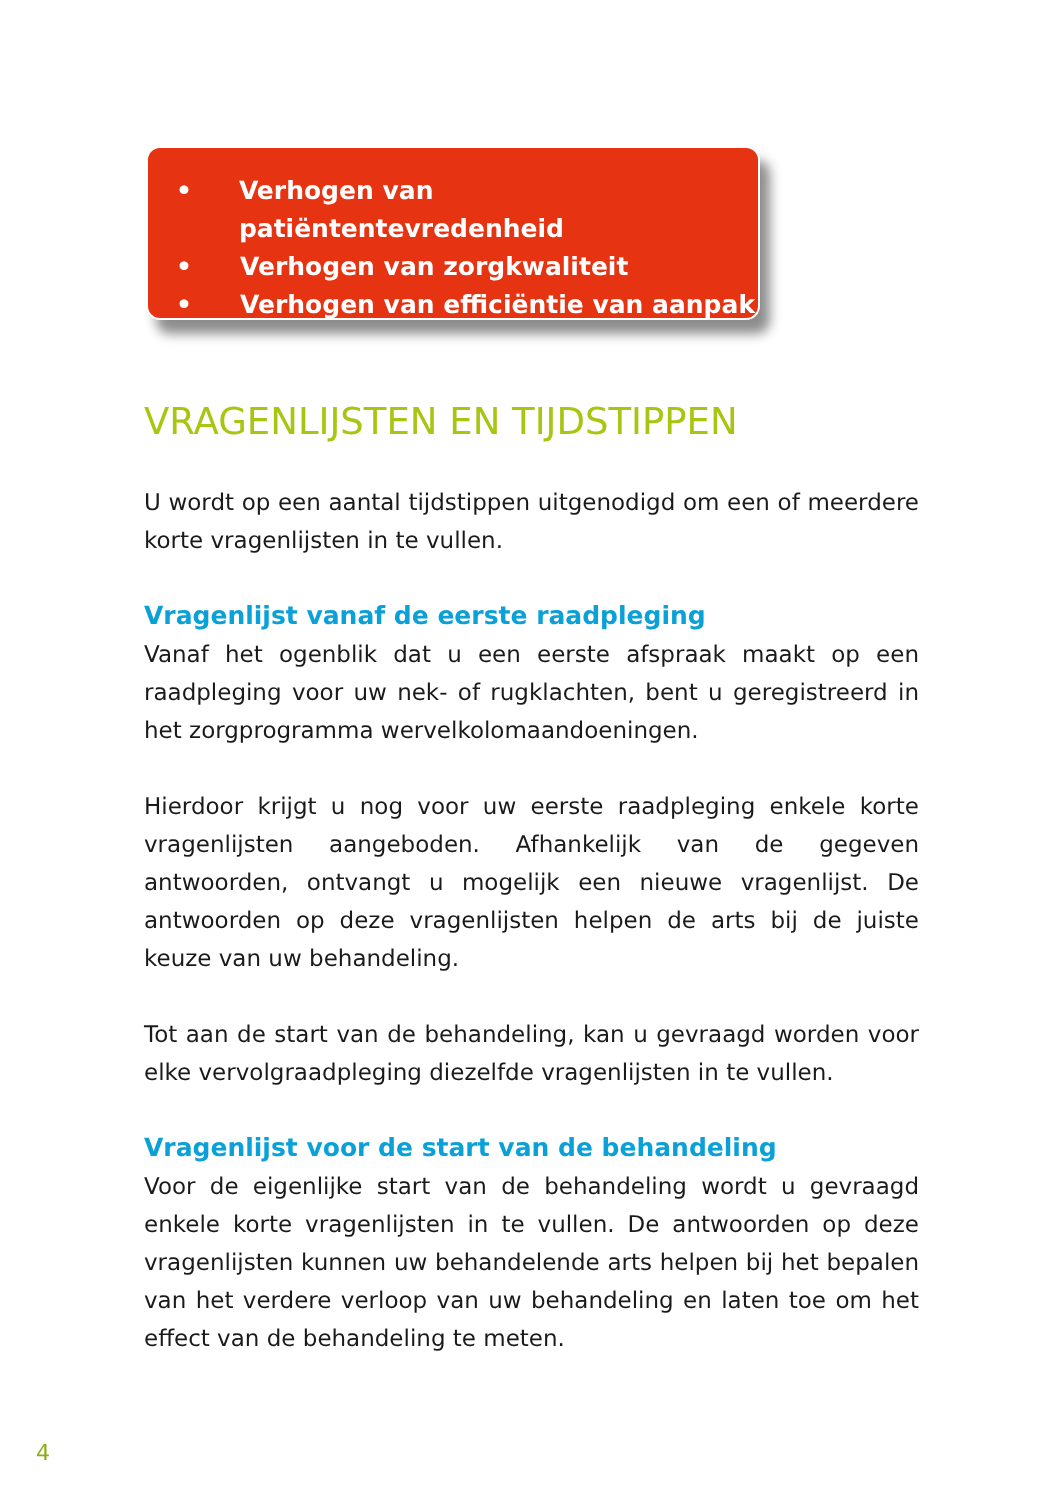• Verhogen van patiëntentevredenheid
• Verhogen van zorgkwaliteit
• Verhogen van efficiëntie van aanpak
VRAGENLIJSTEN EN TIJDSTIPPEN
U wordt op een aantal tijdstippen uitgenodigd om een of meerdere korte vragenlijsten in te vullen.
Vragenlijst vanaf de eerste raadpleging
Vanaf het ogenblik dat u een eerste afspraak maakt op een raadpleging voor uw nek- of rugklachten, bent u geregistreerd in het zorgprogramma wervelkolomaandoeningen.
Hierdoor krijgt u nog voor uw eerste raadpleging enkele korte vragenlijsten aangeboden. Afhankelijk van de gegeven antwoorden, ontvangt u mogelijk een nieuwe vragenlijst. De antwoorden op deze vragenlijsten helpen de arts bij de juiste keuze van uw behandeling.
Tot aan de start van de behandeling, kan u gevraagd worden voor elke vervolgraadpleging diezelfde vragenlijsten in te vullen.
Vragenlijst voor de start van de behandeling
Voor de eigenlijke start van de behandeling wordt u gevraagd enkele korte vragenlijsten in te vullen. De antwoorden op deze vragenlijsten kunnen uw behandelende arts helpen bij het bepalen van het verdere verloop van uw behandeling en laten toe om het effect van de behandeling te meten.
4